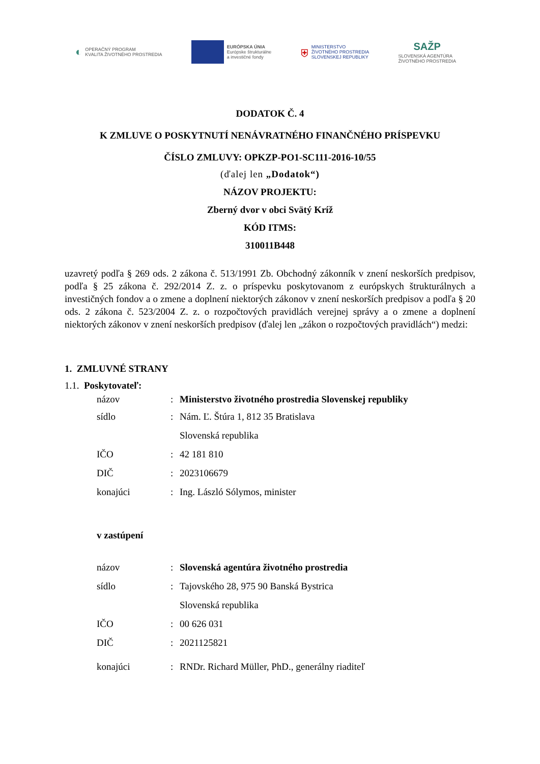◐ OPERAČNÝ PROGRAM
KVALITA ŽIVOTNÉHO PROSTREDIA
EURÓPSKA ÚNIA
Európske štrukturálne
a investičné fondy
⛨ MINISTERSTVO
ŽIVOTNÉHO PROSTREDIA
SLOVENSKEJ REPUBLIKY
SAŽP
SLOVENSKÁ AGENTÚRA
ŽIVOTNÉHO PROSTREDIA
DODATOK Č. 4
K ZMLUVE O POSKYTNUTÍ NENÁVRATNÉHO FINANČNÉHO PRÍSPEVKU
ČÍSLO ZMLUVY: OPKZP-PO1-SC111-2016-10/55
(ďalej len „Dodatok“)
NÁZOV PROJEKTU:
Zberný dvor v obci Svätý Kríž
KÓD ITMS:
310011B448
uzavretý podľa § 269 ods. 2 zákona č. 513/1991 Zb. Obchodný zákonník v znení neskorších predpisov, podľa § 25 zákona č. 292/2014 Z. z. o príspevku poskytovanom z európskych štrukturálnych a investičných fondov a o zmene a doplnení niektorých zákonov v znení neskorších predpisov a podľa § 20 ods. 2 zákona č. 523/2004 Z. z. o rozpočtových pravidlách verejnej správy a o zmene a doplnení niektorých zákonov v znení neskorších predpisov (ďalej len „zákon o rozpočtových pravidlách“) medzi:
1. ZMLUVNÉ STRANY
1.1. Poskytovateľ:
názov: Ministerstvo životného prostredia Slovenskej republiky
sídlo: Nám. Ľ. Štúra 1, 812 35 Bratislava
Slovenská republika
IČO: 42 181 810
DIČ: 2023106679
konajúci: Ing. László Sólymos, minister
v zastúpení
názov: Slovenská agentúra životného prostredia
sídlo: Tajovského 28, 975 90 Banská Bystrica
Slovenská republika
IČO: 00 626 031
DIČ: 2021125821
konajúci: RNDr. Richard Müller, PhD., generálny riaditeľ